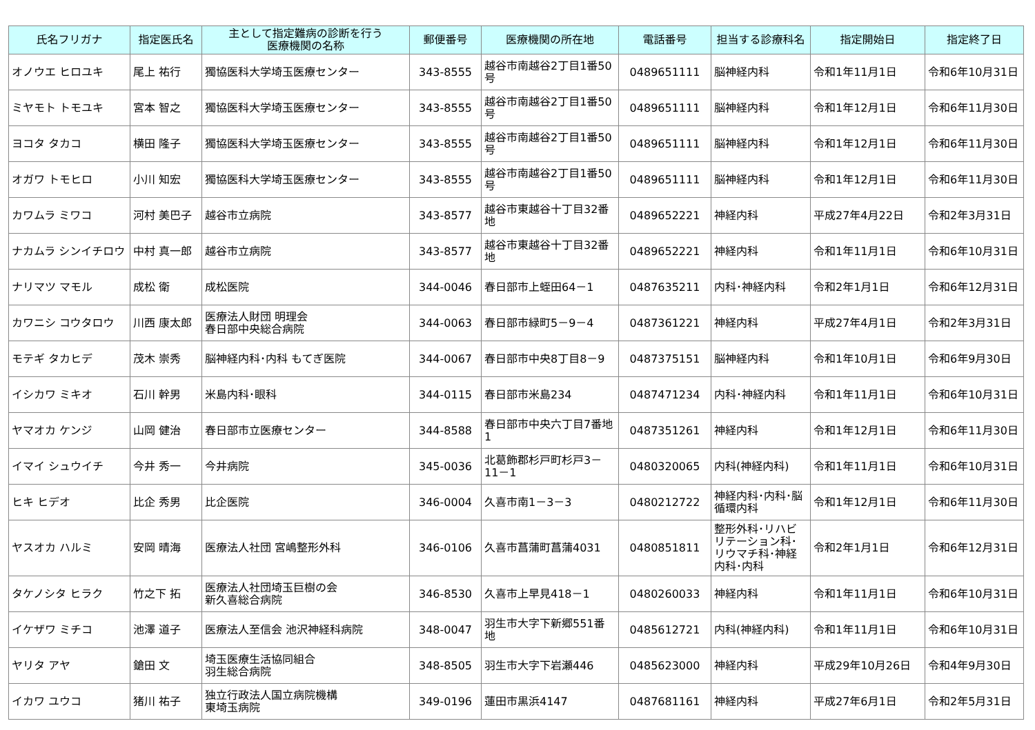| 氏名フリガナ | 指定医氏名 | 主として指定難病の診断を行う 医療機関の名称 | 郵便番号 | 医療機関の所在地 | 電話番号 | 担当する診療科名 | 指定開始日 | 指定終了日 |
| --- | --- | --- | --- | --- | --- | --- | --- | --- |
| オノウエ ヒロユキ | 尾上 祐行 | 獨協医科大学埼玉医療センター | 343-8555 | 越谷市南越谷2丁目1番50号 | 0489651111 | 脳神経内科 | 令和1年11月1日 | 令和6年10月31日 |
| ミヤモト トモユキ | 宮本 智之 | 獨協医科大学埼玉医療センター | 343-8555 | 越谷市南越谷2丁目1番50号 | 0489651111 | 脳神経内科 | 令和1年12月1日 | 令和6年11月30日 |
| ヨコタ タカコ | 横田 隆子 | 獨協医科大学埼玉医療センター | 343-8555 | 越谷市南越谷2丁目1番50号 | 0489651111 | 脳神経内科 | 令和1年12月1日 | 令和6年11月30日 |
| オガワ トモヒロ | 小川 知宏 | 獨協医科大学埼玉医療センター | 343-8555 | 越谷市南越谷2丁目1番50号 | 0489651111 | 脳神経内科 | 令和1年12月1日 | 令和6年11月30日 |
| カワムラ ミワコ | 河村 美巴子 | 越谷市立病院 | 343-8577 | 越谷市東越谷十丁目32番地 | 0489652221 | 神経内科 | 平成27年4月22日 | 令和2年3月31日 |
| ナカムラ シンイチロウ | 中村 真一郎 | 越谷市立病院 | 343-8577 | 越谷市東越谷十丁目32番地 | 0489652221 | 神経内科 | 令和1年11月1日 | 令和6年10月31日 |
| ナリマツ マモル | 成松 衛 | 成松医院 | 344-0046 | 春日部市上蛭田64－1 | 0487635211 | 内科･神経内科 | 令和2年1月1日 | 令和6年12月31日 |
| カワニシ コウタロウ | 川西 康太郎 | 医療法人財団 明理会 春日部中央総合病院 | 344-0063 | 春日部市緑町5－9－4 | 0487361221 | 神経内科 | 平成27年4月1日 | 令和2年3月31日 |
| モテギ タカヒデ | 茂木 崇秀 | 脳神経内科･内科 もてぎ医院 | 344-0067 | 春日部市中央8丁目8－9 | 0487375151 | 脳神経内科 | 令和1年10月1日 | 令和6年9月30日 |
| イシカワ ミキオ | 石川 幹男 | 米島内科･眼科 | 344-0115 | 春日部市米島234 | 0487471234 | 内科･神経内科 | 令和1年11月1日 | 令和6年10月31日 |
| ヤマオカ ケンジ | 山岡 健治 | 春日部市立医療センター | 344-8588 | 春日部市中央六丁目7番地1 | 0487351261 | 神経内科 | 令和1年12月1日 | 令和6年11月30日 |
| イマイ シュウイチ | 今井 秀一 | 今井病院 | 345-0036 | 北葛飾郡杉戸町杉戸3－11－1 | 0480320065 | 内科(神経内科) | 令和1年11月1日 | 令和6年10月31日 |
| ヒキ ヒデオ | 比企 秀男 | 比企医院 | 346-0004 | 久喜市南1－3－3 | 0480212722 | 神経内科･内科･脳循環内科 | 令和1年12月1日 | 令和6年11月30日 |
| ヤスオカ ハルミ | 安岡 晴海 | 医療法人社団 宮嶋整形外科 | 346-0106 | 久喜市菖蒲町菖蒲4031 | 0480851811 | 整形外科･リハビリテーション科･リウマチ科･神経内科･内科 | 令和2年1月1日 | 令和6年12月31日 |
| タケノシタ ヒラク | 竹之下 拓 | 医療法人社団埼玉巨樹の会 新久喜総合病院 | 346-8530 | 久喜市上早見418－1 | 0480260033 | 神経内科 | 令和1年11月1日 | 令和6年10月31日 |
| イケザワ ミチコ | 池澤 道子 | 医療法人至信会 池沢神経科病院 | 348-0047 | 羽生市大字下新郷551番地 | 0485612721 | 内科(神経内科) | 令和1年11月1日 | 令和6年10月31日 |
| ヤリタ アヤ | 鎗田 文 | 埼玉医療生活協同組合 羽生総合病院 | 348-8505 | 羽生市大字下岩瀬446 | 0485623000 | 神経内科 | 平成29年10月26日 | 令和4年9月30日 |
| イカワ ユウコ | 猪川 祐子 | 独立行政法人国立病院機構 東埼玉病院 | 349-0196 | 蓮田市黒浜4147 | 0487681161 | 神経内科 | 平成27年6月1日 | 令和2年5月31日 |